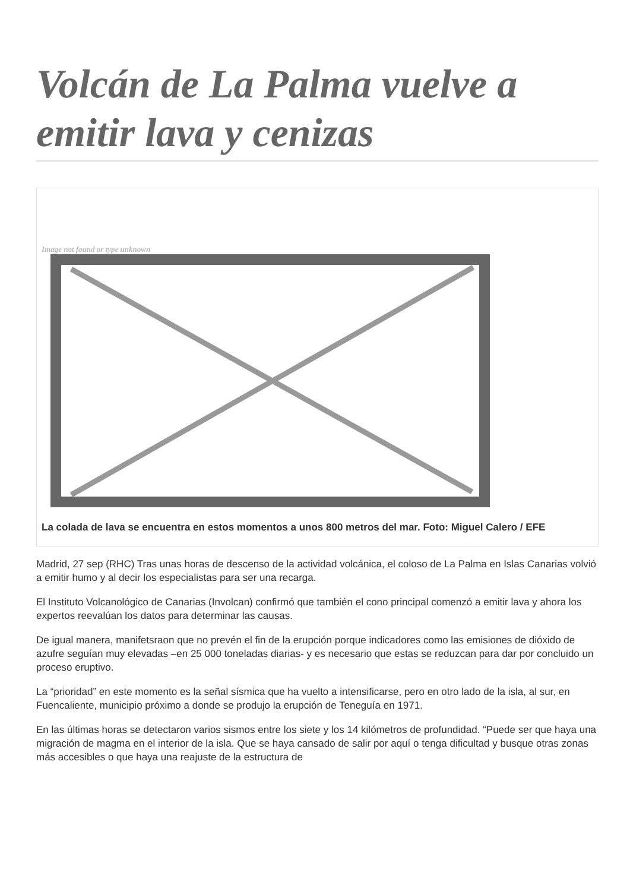Volcán de La Palma vuelve a emitir lava y cenizas
Image not found or type unknown
La colada de lava se encuentra en estos momentos a unos 800 metros del mar. Foto: Miguel Calero / EFE
Madrid, 27 sep (RHC) Tras unas horas de descenso de la actividad volcánica, el coloso de La Palma en Islas Canarias volvió a emitir humo y al decir los especialistas para ser una recarga.
El Instituto Volcanológico de Canarias (Involcan) confirmó que también el cono principal comenzó a emitir lava y ahora los expertos reevalúan los datos para determinar las causas.
De igual manera, manifetsraon que no prevén el fin de la erupción porque indicadores como las emisiones de dióxido de azufre seguían muy elevadas –en 25 000 toneladas diarias- y es necesario que estas se reduzcan para dar por concluido un proceso eruptivo.
La “prioridad” en este momento es la señal sísmica que ha vuelto a intensificarse, pero en otro lado de la isla, al sur, en Fuencaliente, municipio próximo a donde se produjo la erupción de Teneguía en 1971.
En las últimas horas se detectaron varios sismos entre los siete y los 14 kilómetros de profundidad. “Puede ser que haya una migración de magma en el interior de la isla. Que se haya cansado de salir por aquí o tenga dificultad y busque otras zonas más accesibles o que haya una reajuste de la estructura de